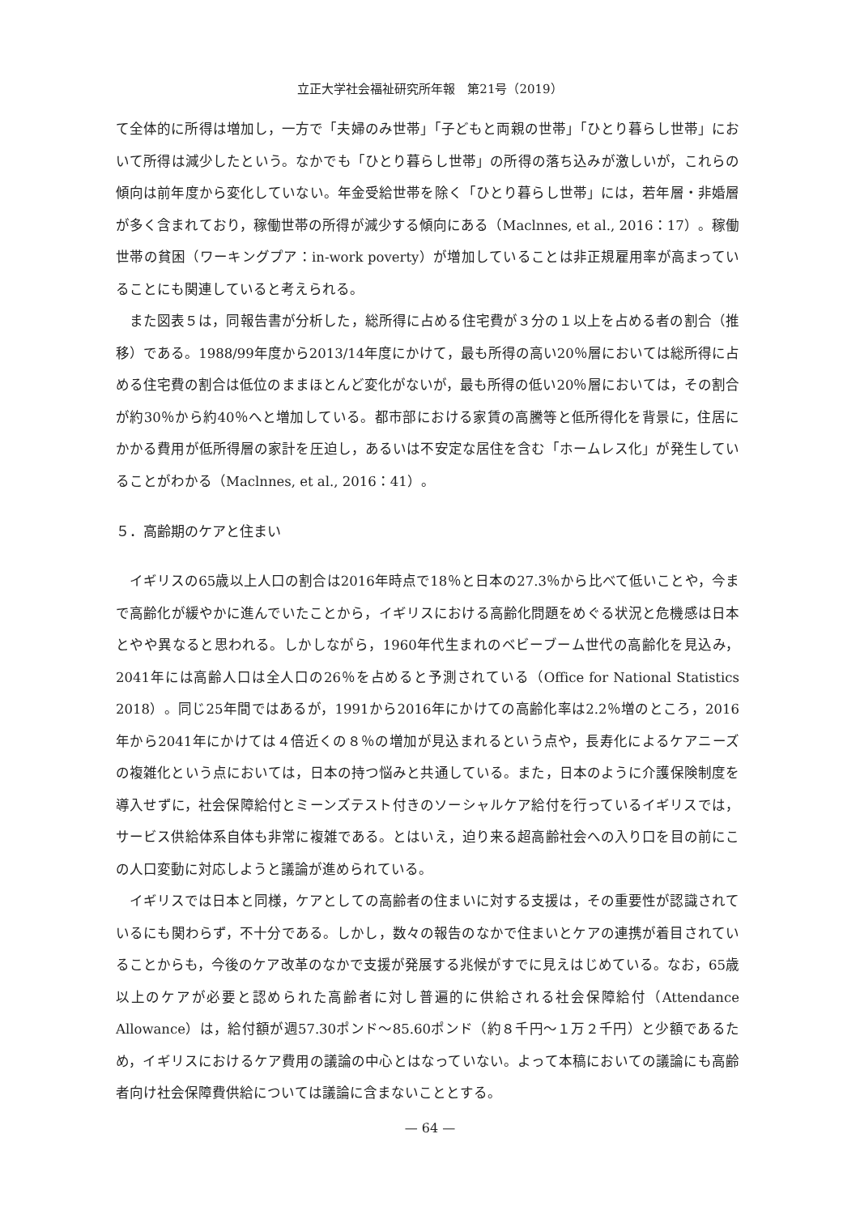立正大学社会福祉研究所年報　第21号（2019）
て全体的に所得は増加し，一方で「夫婦のみ世帯」「子どもと両親の世帯」「ひとり暮らし世帯」において所得は減少したという。なかでも「ひとり暮らし世帯」の所得の落ち込みが激しいが，これらの傾向は前年度から変化していない。年金受給世帯を除く「ひとり暮らし世帯」には，若年層・非婚層が多く含まれており，稼働世帯の所得が減少する傾向にある（Maclnnes, et al., 2016：17）。稼働世帯の貧困（ワーキングプア：in-work poverty）が増加していることは非正規雇用率が高まっていることにも関連していると考えられる。
また図表５は，同報告書が分析した，総所得に占める住宅費が３分の１以上を占める者の割合（推移）である。1988/99年度から2013/14年度にかけて，最も所得の高い20％層においては総所得に占める住宅費の割合は低位のままほとんど変化がないが，最も所得の低い20％層においては，その割合が約30％から約40％へと増加している。都市部における家賃の高騰等と低所得化を背景に，住居にかかる費用が低所得層の家計を圧迫し，あるいは不安定な居住を含む「ホームレス化」が発生していることがわかる（Maclnnes, et al., 2016：41）。
５．高齢期のケアと住まい
イギリスの65歳以上人口の割合は2016年時点で18％と日本の27.3％から比べて低いことや，今まで高齢化が緩やかに進んでいたことから，イギリスにおける高齢化問題をめぐる状況と危機感は日本とやや異なると思われる。しかしながら，1960年代生まれのベビーブーム世代の高齢化を見込み，2041年には高齢人口は全人口の26％を占めると予測されている（Office for National Statistics 2018）。同じ25年間ではあるが，1991から2016年にかけての高齢化率は2.2％増のところ，2016年から2041年にかけては４倍近くの８％の増加が見込まれるという点や，長寿化によるケアニーズの複雑化という点においては，日本の持つ悩みと共通している。また，日本のように介護保険制度を導入せずに，社会保障給付とミーンズテスト付きのソーシャルケア給付を行っているイギリスでは，サービス供給体系自体も非常に複雑である。とはいえ，迫り来る超高齢社会への入り口を目の前にこの人口変動に対応しようと議論が進められている。
イギリスでは日本と同様，ケアとしての高齢者の住まいに対する支援は，その重要性が認識されているにも関わらず，不十分である。しかし，数々の報告のなかで住まいとケアの連携が着目されていることからも，今後のケア改革のなかで支援が発展する兆候がすでに見えはじめている。なお，65歳以上のケアが必要と認められた高齢者に対し普遍的に供給される社会保障給付（Attendance Allowance）は，給付額が週57.30ポンド～85.60ポンド（約８千円～１万２千円）と少額であるため，イギリスにおけるケア費用の議論の中心とはなっていない。よって本稿においての議論にも高齢者向け社会保障費供給については議論に含まないこととする。
— 64 —